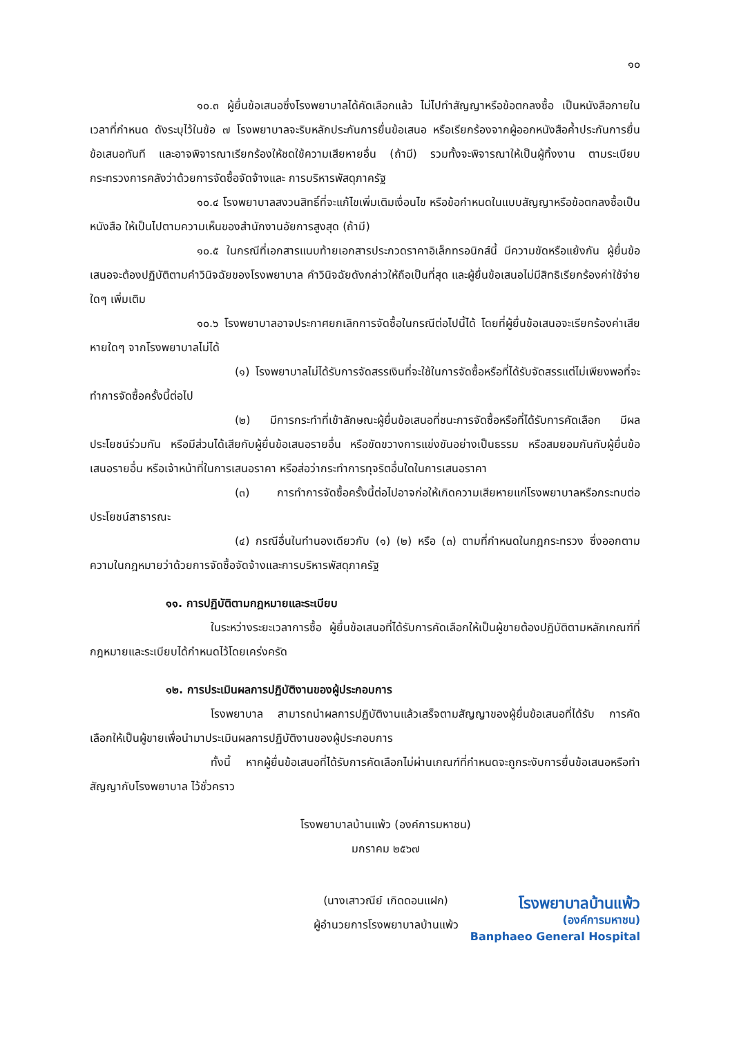๑๐
๑๐.๓ ผู้ยื่นข้อเสนอซึ่งโรงพยาบาลได้คัดเลือกแล้ว ไม่ไปทำสัญญาหรือข้อตกลงซื้อ เป็นหนังสือภายในเวลาที่กำหนด ดังระบุไว้ในข้อ ๗ โรงพยาบาลจะริบหลักประกันการยื่นข้อเสนอ หรือเรียกร้องจากผู้ออกหนังสือค้ำประกันการยื่นข้อเสนอทันที และอาจพิจารณาเรียกร้องให้ชดใช้ความเสียหายอื่น (ถ้ามี) รวมทั้งจะพิจารณาให้เป็นผู้ทิ้งงาน ตามระเบียบกระทรวงการคลังว่าด้วยการจัดซื้อจัดจ้างและ การบริหารพัสดุภาครัฐ
๑๐.๔ โรงพยาบาลสงวนสิทธิ์ที่จะแก้ไขเพิ่มเติมเงื่อนไข หรือข้อกำหนดในแบบสัญญาหรือข้อตกลงซื้อเป็นหนังสือ ให้เป็นไปตามความเห็นของสำนักงานอัยการสูงสุด (ถ้ามี)
๑๐.๕ ในกรณีที่เอกสารแนบท้ายเอกสารประกวดราคาอิเล็กทรอนิกส์นี้ มีความขัดหรือแย้งกัน ผู้ยื่นข้อเสนอจะต้องปฏิบัติตามคำวินิจฉัยของโรงพยาบาล คำวินิจฉัยดังกล่าวให้ถือเป็นที่สุด และผู้ยื่นข้อเสนอไม่มีสิทธิเรียกร้องค่าใช้จ่ายใดๆ เพิ่มเติม
๑๐.๖ โรงพยาบาลอาจประกาศยกเลิกการจัดซื้อในกรณีต่อไปนี้ได้ โดยที่ผู้ยื่นข้อเสนอจะเรียกร้องค่าเสียหายใดๆ จากโรงพยาบาลไม่ได้
(๑) โรงพยาบาลไม่ได้รับการจัดสรรเงินที่จะใช้ในการจัดซื้อหรือที่ได้รับจัดสรรแต่ไม่เพียงพอที่จะทำการจัดซื้อครั้งนี้ต่อไป
(๒) มีการกระทำที่เข้าลักษณะผู้ยื่นข้อเสนอที่ชนะการจัดซื้อหรือที่ได้รับการคัดเลือก มีผลประโยชน์ร่วมกัน หรือมีส่วนได้เสียกับผู้ยื่นข้อเสนอรายอื่น หรือขัดขวางการแข่งขันอย่างเป็นธรรม หรือสมยอมกันกับผู้ยื่นข้อเสนอรายอื่น หรือเจ้าหน้าที่ในการเสนอราคา หรือส่อว่ากระทำการทุจริตอื่นใดในการเสนอราคา
(๓) การทำการจัดซื้อครั้งนี้ต่อไปอาจก่อให้เกิดความเสียหายแก่โรงพยาบาลหรือกระทบต่อประโยชน์สาธารณะ
(๔) กรณีอื่นในทำนองเดียวกับ (๑) (๒) หรือ (๓) ตามที่กำหนดในกฎกระทรวง ซึ่งออกตามความในกฎหมายว่าด้วยการจัดซื้อจัดจ้างและการบริหารพัสดุภาครัฐ
๑๑. การปฏิบัติตามกฎหมายและระเบียบ
ในระหว่างระยะเวลาการซื้อ ผู้ยื่นข้อเสนอที่ได้รับการคัดเลือกให้เป็นผู้ขายต้องปฏิบัติตามหลักเกณฑ์ที่กฎหมายและระเบียบได้กำหนดไว้โดยเคร่งครัด
๑๒. การประเมินผลการปฏิบัติงานของผู้ประกอบการ
โรงพยาบาล สามารถนำผลการปฏิบัติงานแล้วเสร็จตามสัญญาของผู้ยื่นข้อเสนอที่ได้รับ การคัดเลือกให้เป็นผู้ขายเพื่อนำมาประเมินผลการปฏิบัติงานของผู้ประกอบการ
ทั้งนี้ หากผู้ยื่นข้อเสนอที่ได้รับการคัดเลือกไม่ผ่านเกณฑ์ที่กำหนดจะถูกระงับการยื่นข้อเสนอหรือทำสัญญากับโรงพยาบาล ไว้ชั่วคราว
โรงพยาบาลบ้านแพ้ว (องค์การมหาชน)
มกราคม ๒๕๖๗
(นางเสาวณีย์ เกิดดอนแฝก)
ผู้อำนวยการโรงพยาบาลบ้านแพ้ว
โรงพยาบาลบ้านแพ้ว
(องค์การมหาชน)
Banphaeo General Hospital